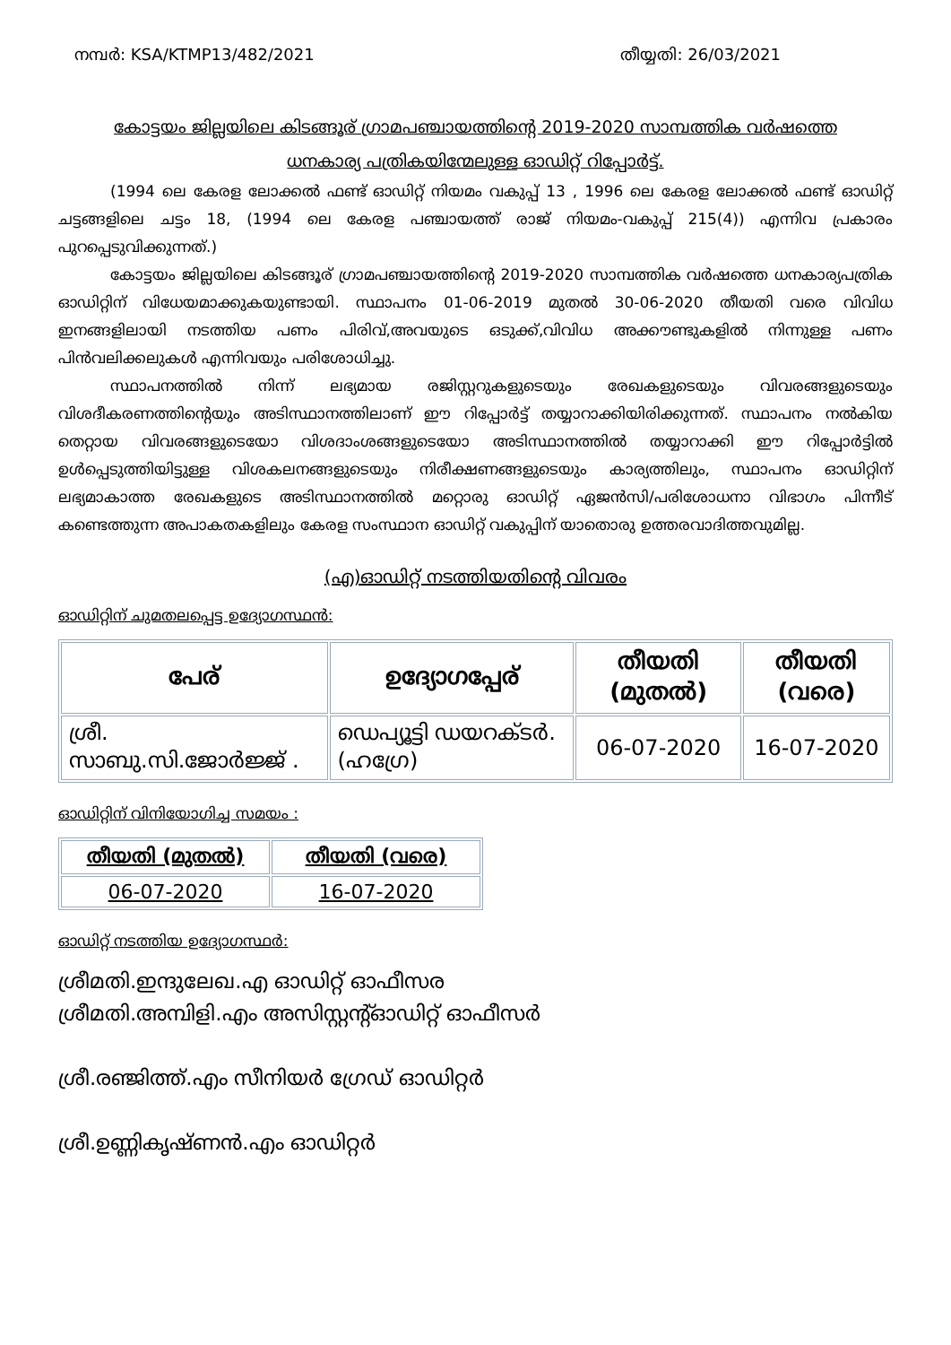നമ്പർ: KSA/KTMP13/482/2021 തീയ്യതി: 26/03/2021
കോട്ടയം ജില്ലയിലെ കിടങ്ങൂര് ഗ്രാമപഞ്ചായത്തിന്റെ 2019-2020 സാമ്പത്തിക വർഷത്തെ ധനകാര്യ പത്രികയിന്മേലുള്ള ഓഡിറ്റ് റിപ്പോർട്ട്.
(1994 ലെ കേരള ലോക്കൽ ഫണ്ട് ഓഡിറ്റ് നിയമം വകുപ്പ് 13 , 1996 ലെ കേരള ലോക്കൽ ഫണ്ട് ഓഡിറ്റ് ചട്ടങ്ങളിലെ ചട്ടം 18, (1994 ലെ കേരള പഞ്ചായത്ത് രാജ് നിയമം-വകുപ്പ് 215(4)) എന്നിവ പ്രകാരം പുറപ്പെടുവിക്കുന്നത്.)
കോട്ടയം ജില്ലയിലെ കിടങ്ങൂര് ഗ്രാമപഞ്ചായത്തിന്റെ 2019-2020 സാമ്പത്തിക വർഷത്തെ ധനകാര്യപത്രിക ഓഡിറ്റിന് വിധേയമാക്കുകയുണ്ടായി. സ്ഥാപനം 01-06-2019 മുതൽ 30-06-2020 തീയതി വരെ വിവിധ ഇനങ്ങളിലായി നടത്തിയ പണം പിരിവ്,അവയുടെ ഒടുക്ക്,വിവിധ അക്കൗണ്ടുകളിൽ നിന്നുള്ള പണം പിൻവലിക്കലുകൾ എന്നിവയും പരിശോധിച്ചു.
സ്ഥാപനത്തിൽ നിന്ന് ലഭ്യമായ രജിസ്റ്ററുകളുടെയും രേഖകളുടെയും വിവരങ്ങളുടെയും വിശദീകരണത്തിന്റെയും അടിസ്ഥാനത്തിലാണ് ഈ റിപ്പോർട്ട് തയ്യാറാക്കിയിരിക്കുന്നത്. സ്ഥാപനം നൽകിയ തെറ്റായ വിവരങ്ങളുടെയോ വിശദാംശങ്ങളുടെയോ അടിസ്ഥാനത്തിൽ തയ്യാറാക്കി ഈ റിപ്പോർട്ടിൽ ഉൾപ്പെടുത്തിയിട്ടുള്ള വിശകലനങ്ങളുടെയും നിരീക്ഷണങ്ങളുടെയും കാര്യത്തിലും, സ്ഥാപനം ഓഡിറ്റിന് ലഭ്യമാകാത്ത രേഖകളുടെ അടിസ്ഥാനത്തിൽ മറ്റൊരു ഓഡിറ്റ് ഏജൻസി/പരിശോധനാ വിഭാഗം പിന്നീട് കണ്ടെത്തുന്ന അപാകതകളിലും കേരള സംസ്ഥാന ഓഡിറ്റ് വകുപ്പിന് യാതൊരു ഉത്തരവാദിത്തവുമില്ല.
(എ)ഓഡിറ്റ് നടത്തിയതിന്റെ വിവരം
ഓഡിറ്റിന് ചുമതലപ്പെട്ട ഉദ്യോഗസ്ഥൻ:
| പേര് | ഉദ്യോഗപ്പേര് | തീയതി (മുതൽ) | തീയതി (വരെ) |
| --- | --- | --- | --- |
| ശ്രീ. സാബു.സി.ജോർജ്ജ് . | ഡെപ്യൂട്ടി ഡയറക്ടർ.(ഹഗ്രേ) | 06-07-2020 | 16-07-2020 |
ഓഡിറ്റിന് വിനിയോഗിച്ച സമയം :
| തീയതി (മുതൽ) | തീയതി (വരെ) |
| --- | --- |
| 06-07-2020 | 16-07-2020 |
ഓഡിറ്റ് നടത്തിയ ഉദ്യോഗസ്ഥർ:
ശ്രീമതി.ഇന്ദുലേഖ.എ ഓഡിറ്റ് ഓഫീസര
ശ്രീമതി.അമ്പിളി.എം അസിസ്റ്റന്റ്ഓഡിറ്റ് ഓഫീസർ
ശ്രീ.രഞ്ജിത്ത്.എം സീനിയർ ഗ്രേഡ് ഓഡിറ്റർ
ശ്രീ.ഉണ്ണികൃഷ്ണൻ.എം ഓഡിറ്റർ